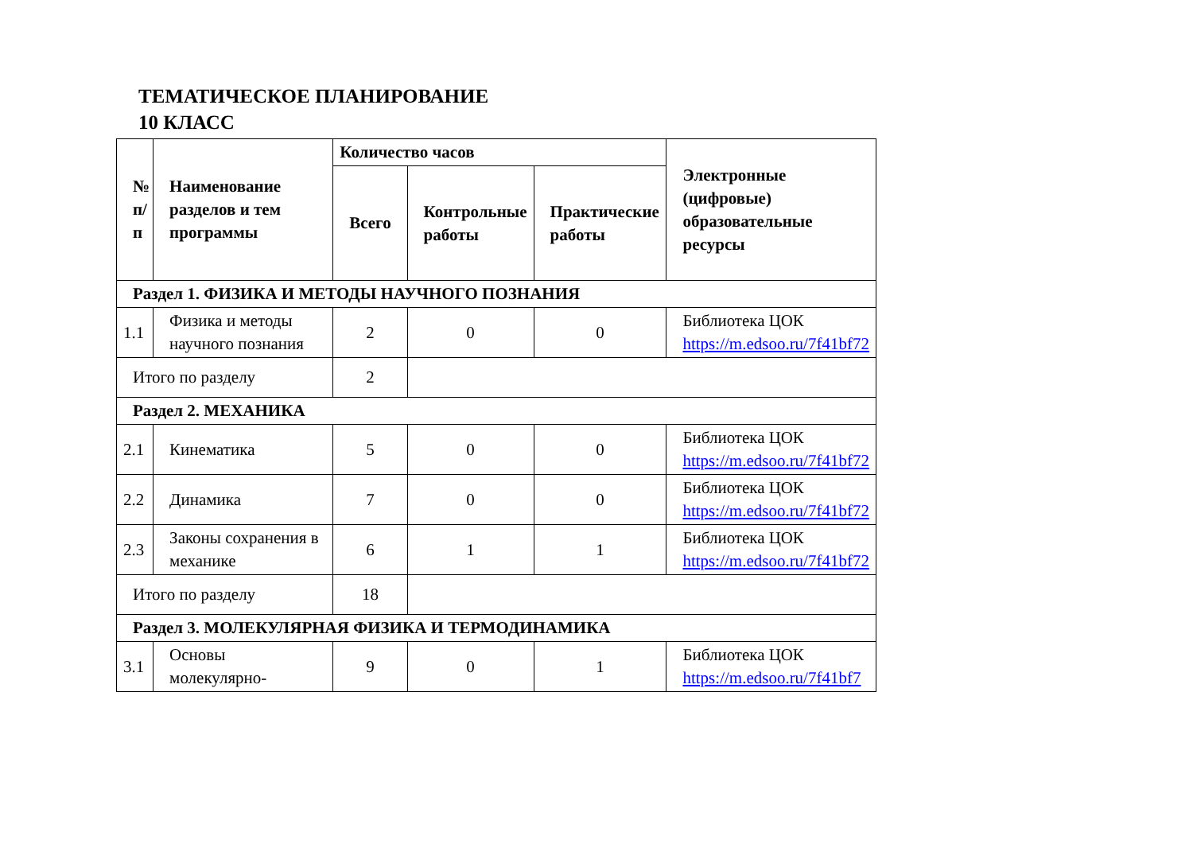ТЕМАТИЧЕСКОЕ ПЛАНИРОВАНИЕ
10 КЛАСС
| № п/п | Наименование разделов и тем программы | Количество часов | | | Электронные (цифровые) образовательные ресурсы |
| --- | --- | --- | --- | --- | --- |
| | | Всего | Контрольные работы | Практические работы | |
| Раздел 1. ФИЗИКА И МЕТОДЫ НАУЧНОГО ПОЗНАНИЯ | | | | | |
| 1.1 | Физика и методы научного познания | 2 | 0 | 0 | Библиотека ЦОК https://m.edsoo.ru/7f41bf72 |
| Итого по разделу | | 2 | | | |
| Раздел 2. МЕХАНИКА | | | | | |
| 2.1 | Кинематика | 5 | 0 | 0 | Библиотека ЦОК https://m.edsoo.ru/7f41bf72 |
| 2.2 | Динамика | 7 | 0 | 0 | Библиотека ЦОК https://m.edsoo.ru/7f41bf72 |
| 2.3 | Законы сохранения в механике | 6 | 1 | 1 | Библиотека ЦОК https://m.edsoo.ru/7f41bf72 |
| Итого по разделу | | 18 | | | |
| Раздел 3. МОЛЕКУЛЯРНАЯ ФИЗИКА И ТЕРМОДИНАМИКА | | | | | |
| 3.1 | Основы молекулярно- | 9 | 0 | 1 | Библиотека ЦОК https://m.edsoo.ru/7f41bf7 |